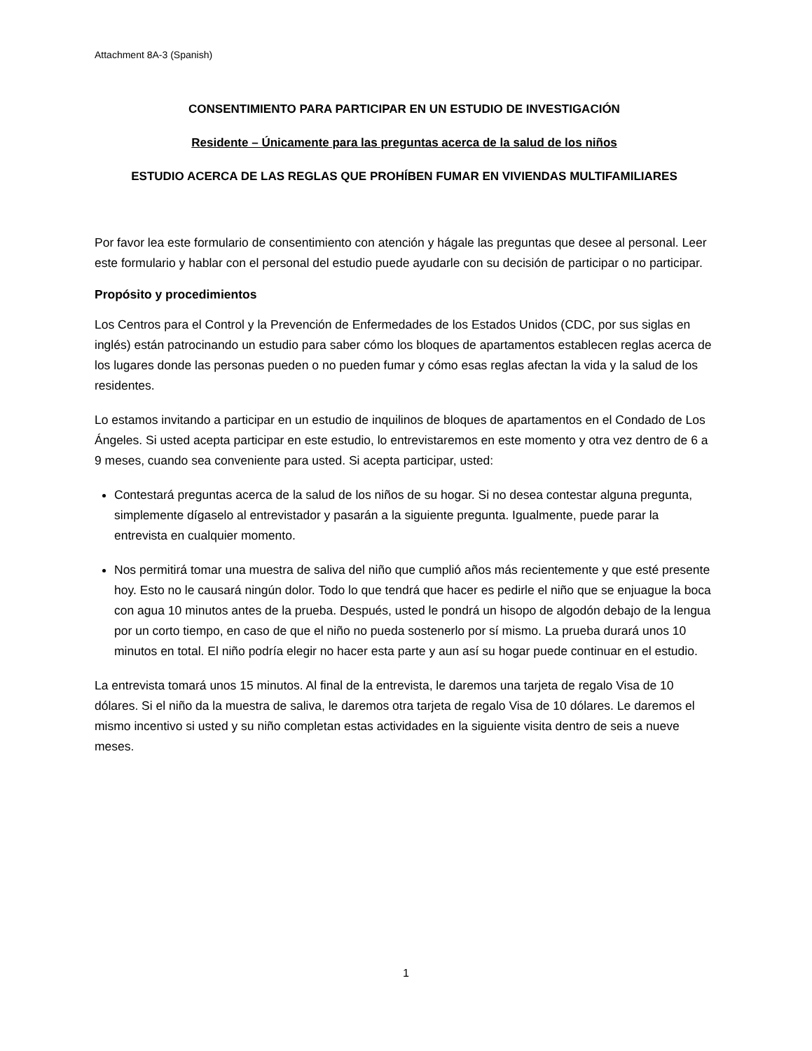Attachment 8A-3 (Spanish)
CONSENTIMIENTO PARA PARTICIPAR EN UN ESTUDIO DE INVESTIGACIÓN
Residente – Únicamente para las preguntas acerca de la salud de los niños
ESTUDIO ACERCA DE LAS REGLAS QUE PROHÍBEN FUMAR EN VIVIENDAS MULTIFAMILIARES
Por favor lea este formulario de consentimiento con atención y hágale las preguntas que desee al personal. Leer este formulario y hablar con el personal del estudio puede ayudarle con su decisión de participar o no participar.
Propósito y procedimientos
Los Centros para el Control y la Prevención de Enfermedades de los Estados Unidos (CDC, por sus siglas en inglés) están patrocinando un estudio para saber cómo los bloques de apartamentos establecen reglas acerca de los lugares donde las personas pueden o no pueden fumar y cómo esas reglas afectan la vida y la salud de los residentes.
Lo estamos invitando a participar en un estudio de inquilinos de bloques de apartamentos en el Condado de Los Ángeles. Si usted acepta participar en este estudio, lo entrevistaremos en este momento y otra vez dentro de 6 a 9 meses, cuando sea conveniente para usted. Si acepta participar, usted:
Contestará preguntas acerca de la salud de los niños de su hogar. Si no desea contestar alguna pregunta, simplemente dígaselo al entrevistador y pasarán a la siguiente pregunta. Igualmente, puede parar la entrevista en cualquier momento.
Nos permitirá tomar una muestra de saliva del niño que cumplió años más recientemente y que esté presente hoy. Esto no le causará ningún dolor. Todo lo que tendrá que hacer es pedirle el niño que se enjuague la boca con agua 10 minutos antes de la prueba. Después, usted le pondrá un hisopo de algodón debajo de la lengua por un corto tiempo, en caso de que el niño no pueda sostenerlo por sí mismo. La prueba durará unos 10 minutos en total. El niño podría elegir no hacer esta parte y aun así su hogar puede continuar en el estudio.
La entrevista tomará unos 15 minutos. Al final de la entrevista, le daremos una tarjeta de regalo Visa de 10 dólares. Si el niño da la muestra de saliva, le daremos otra tarjeta de regalo Visa de 10 dólares. Le daremos el mismo incentivo si usted y su niño completan estas actividades en la siguiente visita dentro de seis a nueve meses.
1